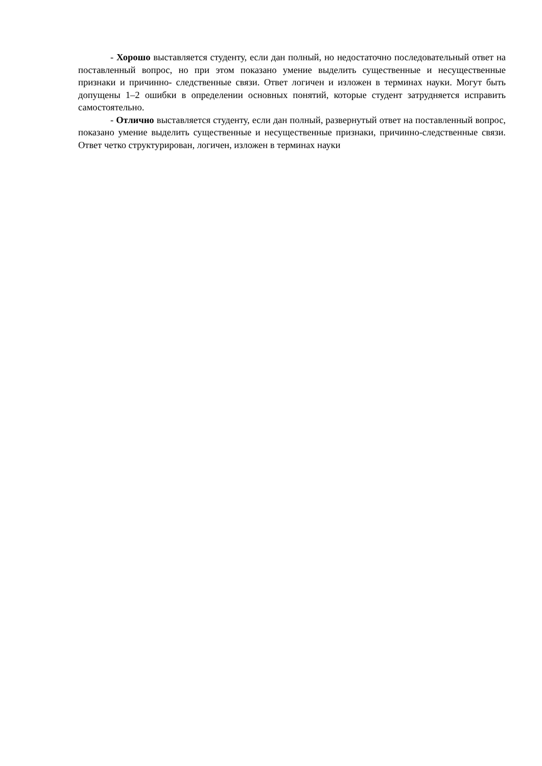- Хорошо выставляется студенту, если дан полный, но недостаточно последовательный ответ на поставленный вопрос, но при этом показано умение выделить существенные и несущественные признаки и причинно- следственные связи. Ответ логичен и изложен в терминах науки. Могут быть допущены 1–2 ошибки в определении основных понятий, которые студент затрудняется исправить самостоятельно.
- Отлично выставляется студенту, если дан полный, развернутый ответ на поставленный вопрос, показано умение выделить существенные и несущественные признаки, причинно-следственные связи. Ответ четко структурирован, логичен, изложен в терминах науки